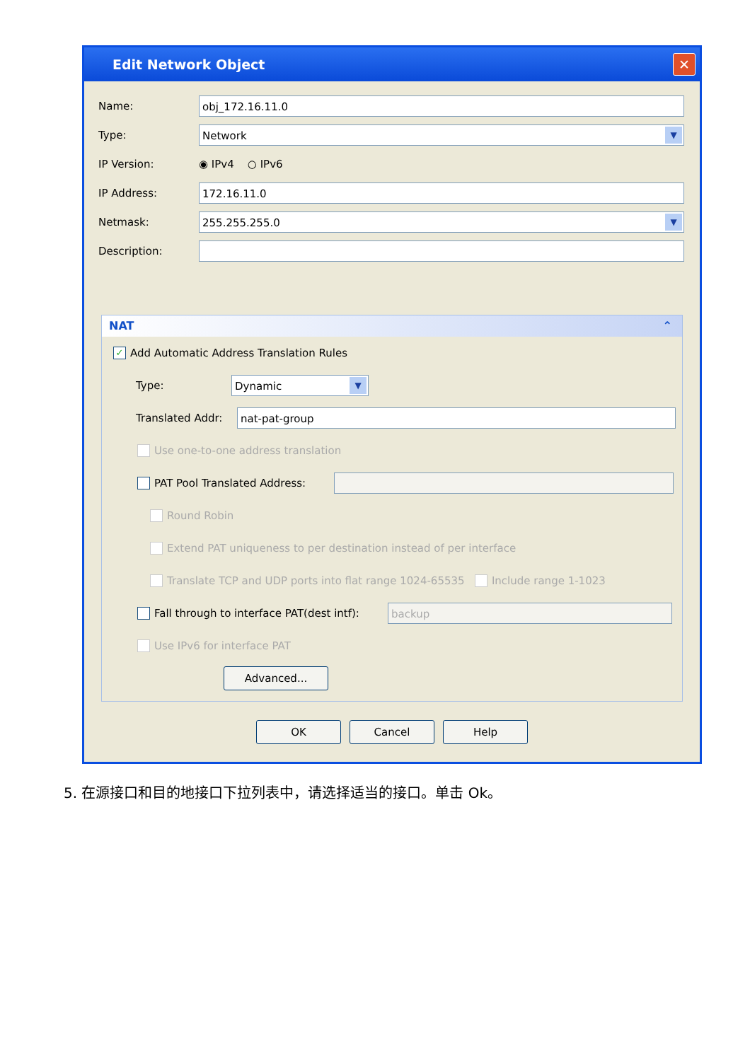Edit Network Object ✕
Name:
obj_172.16.11.0
Type:
Network ▼
IP Version: ◉ IPv4 ○ IPv6
IP Address:
172.16.11.0
Netmask:
255.255.255.0 ▼
Description:
NAT ⌃
✓ Add Automatic Address Translation Rules
Type:
Dynamic ▼
Translated Addr:
nat-pat-group
Use one-to-one address translation
PAT Pool Translated Address:
Round Robin
Extend PAT uniqueness to per destination instead of per interface
Translate TCP and UDP ports into flat range 1024-65535 Include range 1-1023
Fall through to interface PAT(dest intf):
backup
Use IPv6 for interface PAT
Advanced...
OK Cancel Help
5. 在源接口和目的地接口下拉列表中，请选择适当的接口。单击 Ok。